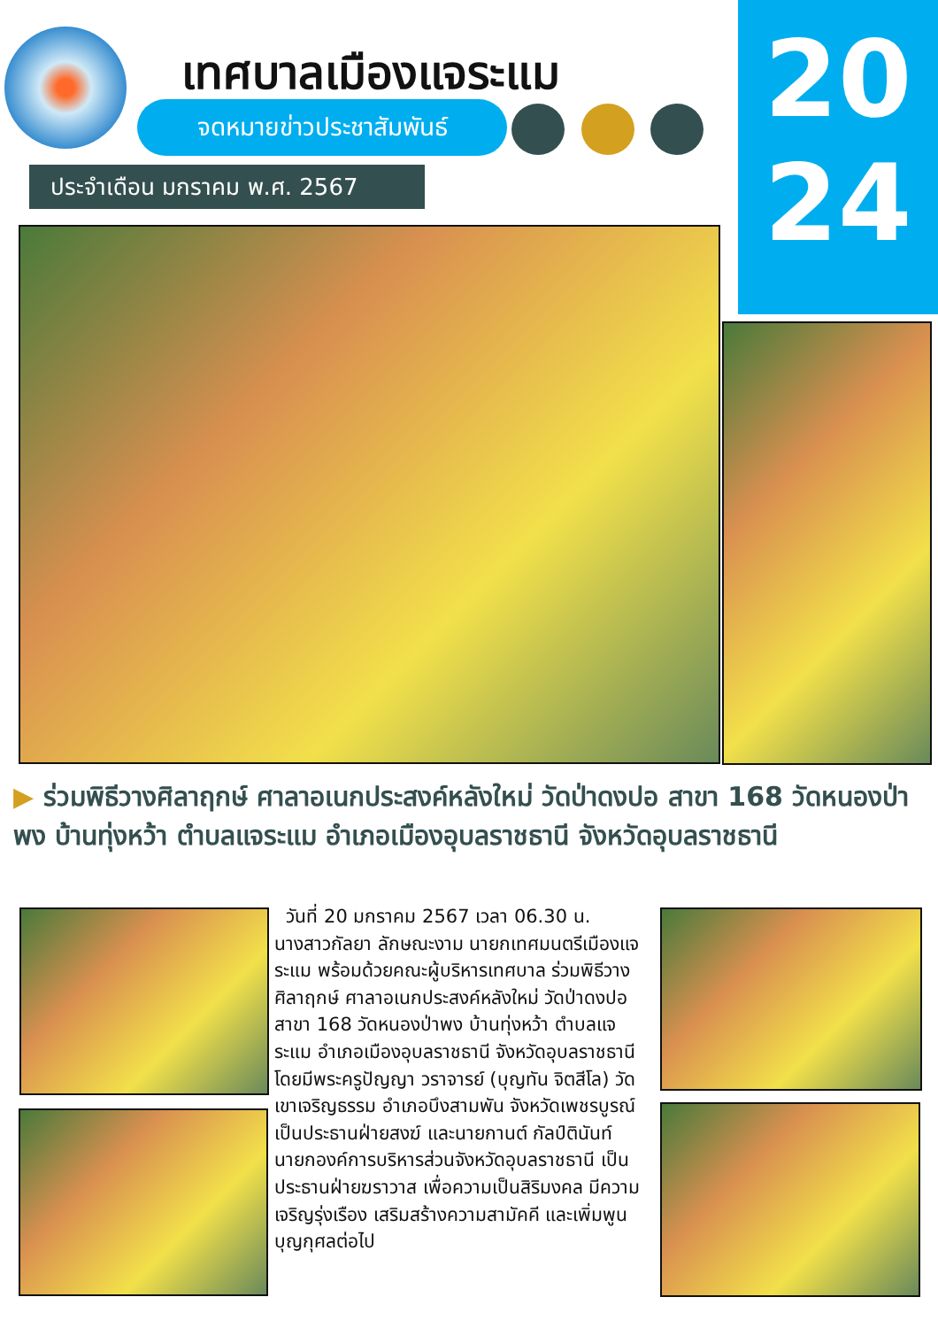เทศบาลเมืองแจระแม
จดหมายข่าวประชาสัมพันธ์
ประจำเดือน มกราคม พ.ศ. 2567
20
24
▶ ร่วมพิธีวางศิลาฤกษ์ ศาลาอเนกประสงค์หลังใหม่ วัดป่าดงปอ สาขา 168 วัดหนองป่าพง บ้านทุ่งหว้า ตำบลแจระแม อำเภอเมืองอุบลราชธานี จังหวัดอุบลราชธานี
วันที่ 20 มกราคม 2567 เวลา 06.30 น. นางสาวกัลยา ลักษณะงาม นายกเทศมนตรีเมืองแจระแม พร้อมด้วยคณะผู้บริหารเทศบาล ร่วมพิธีวางศิลาฤกษ์ ศาลาอเนกประสงค์หลังใหม่ วัดป่าดงปอ สาขา 168 วัดหนองป่าพง บ้านทุ่งหว้า ตำบลแจระแม อำเภอเมืองอุบลราชธานี จังหวัดอุบลราชธานี โดยมีพระครูปัญญา วราจารย์ (บุญทัน จิตสีโล) วัดเขาเจริญธรรม อำเภอบึงสามพัน จังหวัดเพชรบูรณ์ เป็นประธานฝ่ายสงฆ์ และนายกานต์ กัลป์ตินันท์ นายกองค์การบริหารส่วนจังหวัดอุบลราชธานี เป็นประธานฝ่ายฆราวาส เพื่อความเป็นสิริมงคล มีความเจริญรุ่งเรือง เสริมสร้างความสามัคคี และเพิ่มพูนบุญกุศลต่อไป